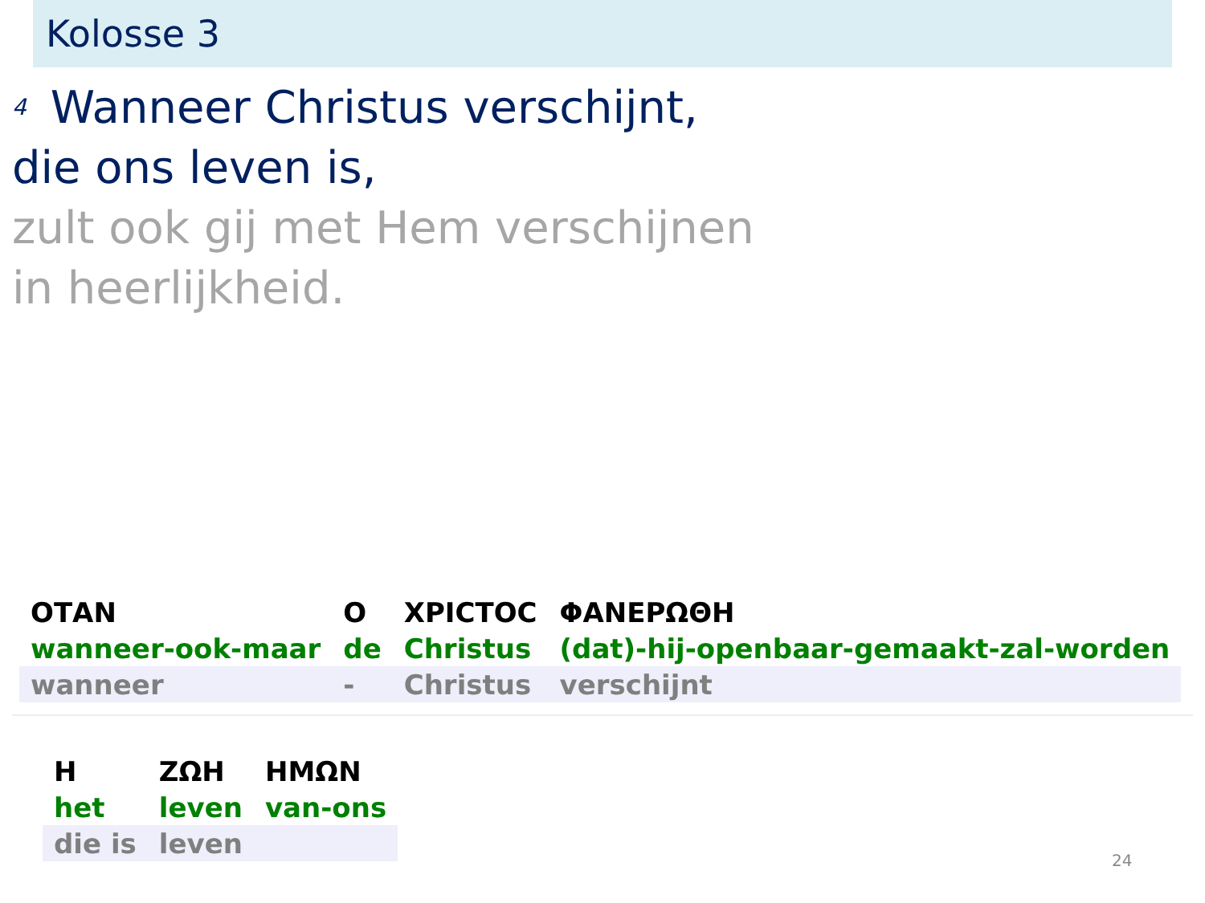Kolosse 3
<sup>4</sup> Wanneer Christus verschijnt,
die ons leven is,
zult ook gij met Hem verschijnen
in heerlijkheid.
| ΟΤΑΝ | Ο | ΧΡΙϹΤΟϹ | ΦΑΝΕΡΩΘΗ |
| wanneer-ook-maar | de | Christus | (dat)-hij-openbaar-gemaakt-zal-worden |
| wanneer | - | Christus | verschijnt |
| Η | ΖΩΗ | ΗΜΩΝ |
| het | leven | van-ons |
| die is | leven | |
24